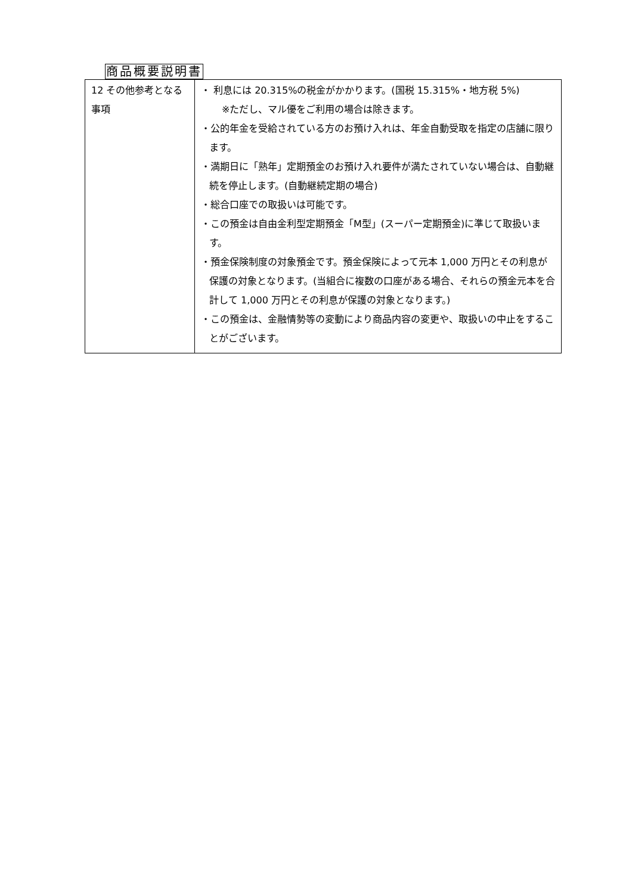商品概要説明書
| 12 その他参考となる事項 | ・ 利息には 20.315%の税金がかかります。(国税 15.315%・地方税 5%) ※ただし、マル優をご利用の場合は除きます。 ・公的年金を受給されている方のお預け入れは、年金自動受取を指定の店舗に限ります。 ・満期日に「熟年」定期預金のお預け入れ要件が満たされていない場合は、自動継続を停止します。(自動継続定期の場合) ・総合口座での取扱いは可能です。 ・この預金は自由金利型定期預金「M型」(スーパー定期預金)に準じて取扱います。 ・預金保険制度の対象預金です。預金保険によって元本 1,000 万円とその利息が保護の対象となります。(当組合に複数の口座がある場合、それらの預金元本を合計して 1,000 万円とその利息が保護の対象となります。) ・この預金は、金融情勢等の変動により商品内容の変更や、取扱いの中止をすることがございます。 |